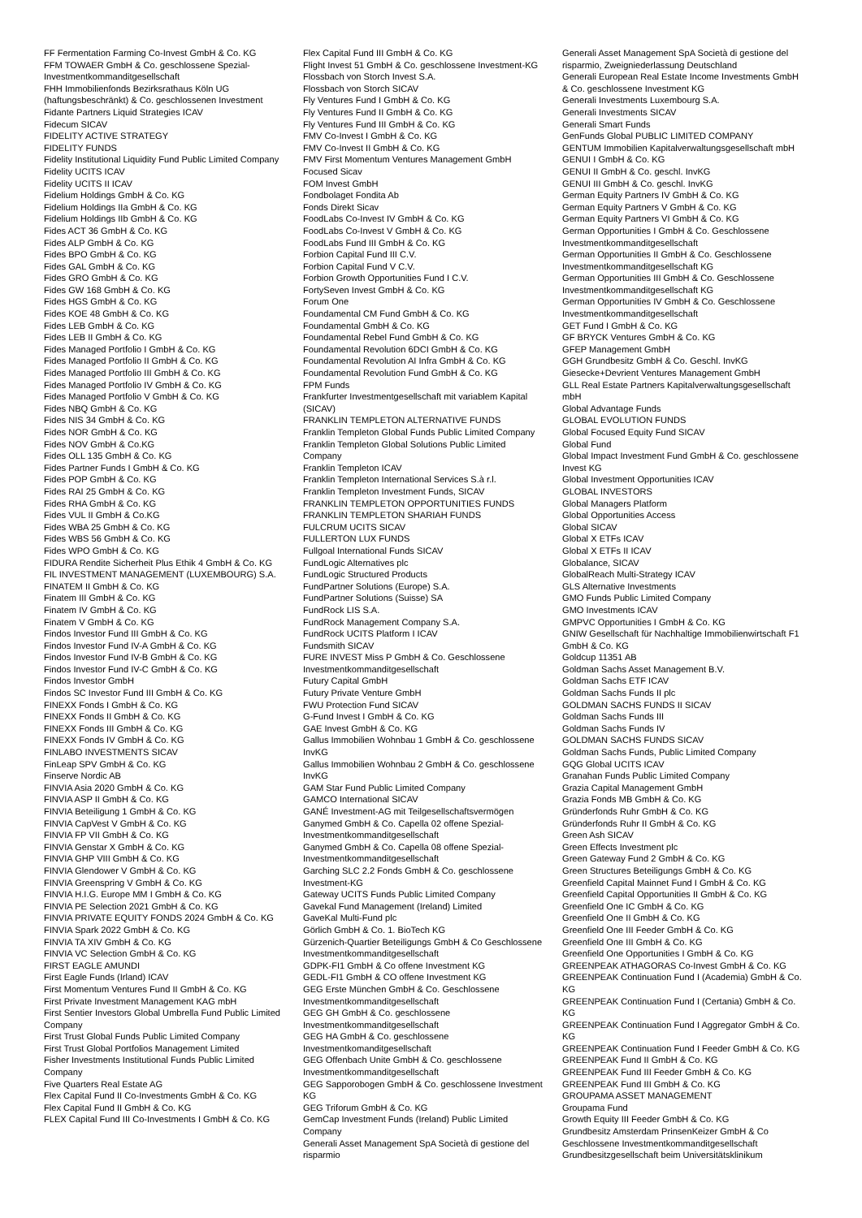FF Fermentation Farming Co-Invest GmbH & Co. KG
FFM TOWAER GmbH & Co. geschlossene Spezial-Investmentkommanditgesellschaft
FHH Immobilienfonds Bezirksrathaus Köln UG (haftungsbeschränkt) & Co. geschlossenen Investment
Fidante Partners Liquid Strategies ICAV
Fidecum SICAV
FIDELITY ACTIVE STRATEGY
FIDELITY FUNDS
Fidelity Institutional Liquidity Fund Public Limited Company
Fidelity UCITS ICAV
Fidelity UCITS II ICAV
Fidelium Holdings GmbH & Co. KG
Fidelium Holdings IIa GmbH & Co. KG
Fidelium Holdings IIb GmbH & Co. KG
Fides ACT 36 GmbH & Co. KG
Fides ALP GmbH & Co. KG
Fides BPO GmbH & Co. KG
Fides GAL GmbH & Co. KG
Fides GRO GmbH & Co. KG
Fides GW 168 GmbH & Co. KG
Fides HGS GmbH & Co. KG
Fides KOE 48 GmbH & Co. KG
Fides LEB GmbH & Co. KG
Fides LEB II GmbH & Co. KG
Fides Managed Portfolio I GmbH & Co. KG
Fides Managed Portfolio II GmbH & Co. KG
Fides Managed Portfolio III GmbH & Co. KG
Fides Managed Portfolio IV GmbH & Co. KG
Fides Managed Portfolio V GmbH & Co. KG
Fides NBQ GmbH & Co. KG
Fides NIS 34 GmbH & Co. KG
Fides NOR GmbH & Co. KG
Fides NOV GmbH & Co.KG
Fides OLL 135 GmbH & Co. KG
Fides Partner Funds I GmbH & Co. KG
Fides POP GmbH & Co. KG
Fides RAI 25 GmbH & Co. KG
Fides RHA GmbH & Co. KG
Fides VUL II GmbH & Co.KG
Fides WBA 25 GmbH & Co. KG
Fides WBS 56 GmbH & Co. KG
Fides WPO GmbH & Co. KG
FIDURA Rendite Sicherheit Plus Ethik 4 GmbH & Co. KG
FIL INVESTMENT MANAGEMENT (LUXEMBOURG) S.A.
FINATEM II GmbH & Co. KG
Finatem III GmbH & Co. KG
Finatem IV GmbH & Co. KG
Finatem V GmbH & Co. KG
Findos Investor Fund III GmbH & Co. KG
Findos Investor Fund IV-A GmbH & Co. KG
Findos Investor Fund IV-B GmbH & Co. KG
Findos Investor Fund IV-C GmbH & Co. KG
Findos Investor GmbH
Findos SC Investor Fund III GmbH & Co. KG
FINEXX Fonds I GmbH & Co. KG
FINEXX Fonds II GmbH & Co. KG
FINEXX Fonds III GmbH & Co. KG
FINEXX Fonds IV GmbH & Co. KG
FINLABO INVESTMENTS SICAV
FinLeap SPV GmbH & Co. KG
Finserve Nordic AB
FINVIA Asia 2020 GmbH & Co. KG
FINVIA ASP II GmbH & Co. KG
FINVIA Beteiligung 1 GmbH & Co. KG
FINVIA CapVest V GmbH & Co. KG
FINVIA FP VII GmbH & Co. KG
FINVIA Genstar X GmbH & Co. KG
FINVIA GHP VIII GmbH & Co. KG
FINVIA Glendower V GmbH & Co. KG
FINVIA Greenspring V GmbH & Co. KG
FINVIA H.I.G. Europe MM I GmbH & Co. KG
FINVIA PE Selection 2021 GmbH & Co. KG
FINVIA PRIVATE EQUITY FONDS 2024 GmbH & Co. KG
FINVIA Spark 2022 GmbH & Co. KG
FINVIA TA XIV GmbH & Co. KG
FINVIA VC Selection GmbH & Co. KG
FIRST EAGLE AMUNDI
First Eagle Funds (Irland) ICAV
First Momentum Ventures Fund II GmbH & Co. KG
First Private Investment Management KAG mbH
First Sentier Investors Global Umbrella Fund Public Limited Company
First Trust Global Funds Public Limited Company
First Trust Global Portfolios Management Limited
Fisher Investments Institutional Funds Public Limited Company
Five Quarters Real Estate AG
Flex Capital Fund II Co-Investments GmbH & Co. KG
Flex Capital Fund II GmbH & Co. KG
FLEX Capital Fund III Co-Investments I GmbH & Co. KG
Flex Capital Fund III GmbH & Co. KG
Flight Invest 51 GmbH & Co. geschlossene Investment-KG
Flossbach von Storch Invest S.A.
Flossbach von Storch SICAV
Fly Ventures Fund I GmbH & Co. KG
Fly Ventures Fund II GmbH & Co. KG
Fly Ventures Fund III GmbH & Co. KG
FMV Co-Invest I GmbH & Co. KG
FMV Co-Invest II GmbH & Co. KG
FMV First Momentum Ventures Management GmbH
Focused Sicav
FOM Invest GmbH
Fondbolaget Fondita Ab
Fonds Direkt Sicav
FoodLabs Co-Invest IV GmbH & Co. KG
FoodLabs Co-Invest V GmbH & Co. KG
FoodLabs Fund III GmbH & Co. KG
Forbion Capital Fund III C.V.
Forbion Capital Fund V C.V.
Forbion Growth Opportunities Fund I C.V.
FortySeven Invest GmbH & Co. KG
Forum One
Foundamental CM Fund GmbH & Co. KG
Foundamental GmbH & Co. KG
Foundamental Rebel Fund GmbH & Co. KG
Foundamental Revolution 6DCI GmbH & Co. KG
Foundamental Revolution AI Infra GmbH & Co. KG
Foundamental Revolution Fund GmbH & Co. KG
FPM Funds
Frankfurter Investmentgesellschaft mit variablem Kapital (SICAV)
FRANKLIN TEMPLETON ALTERNATIVE FUNDS
Franklin Templeton Global Funds Public Limited Company
Franklin Templeton Global Solutions Public Limited Company
Franklin Templeton ICAV
Franklin Templeton International Services S.à r.l.
Franklin Templeton Investment Funds, SICAV
FRANKLIN TEMPLETON OPPORTUNITIES FUNDS
FRANKLIN TEMPLETON SHARIAH FUNDS
FULCRUM UCITS SICAV
FULLERTON LUX FUNDS
Fullgoal International Funds SICAV
FundLogic Alternatives plc
FundLogic Structured Products
FundPartner Solutions (Europe) S.A.
FundPartner Solutions (Suisse) SA
FundRock LIS S.A.
FundRock Management Company S.A.
FundRock UCITS Platform I ICAV
Fundsmith SICAV
FURE INVEST Miss P GmbH & Co. Geschlossene Investmentkommanditgesellschaft
Futury Capital GmbH
Futury Private Venture GmbH
FWU Protection Fund SICAV
G-Fund Invest I GmbH & Co. KG
GAE Invest GmbH & Co. KG
Gallus Immobilien Wohnbau 1 GmbH & Co. geschlossene InvKG
Gallus Immobilien Wohnbau 2 GmbH & Co. geschlossene InvKG
GAM Star Fund Public Limited Company
GAMCO International SICAV
GANÉ Investment-AG mit Teilgesellschaftsvermögen
Ganymed GmbH & Co. Capella 02 offene Spezial-Investmentkommanditgesellschaft
Ganymed GmbH & Co. Capella 08 offene Spezial-Investmentkommanditgesellschaft
Garching SLC 2.2 Fonds GmbH & Co. geschlossene Investment-KG
Gateway UCITS Funds Public Limited Company
Gavekal Fund Management (Ireland) Limited
GaveKal Multi-Fund plc
Görlich GmbH & Co. 1. BioTech KG
Gürzenich-Quartier Beteiligungs GmbH & Co Geschlossene Investmentkommanditgesellschaft
GDPK-FI1 GmbH & Co offene Investment KG
GEDL-FI1 GmbH & CO offene Investment KG
GEG Erste München GmbH & Co. Geschlossene Investmentkommanditgesellschaft
GEG GH GmbH & Co. geschlossene Investmentkommanditgesellschaft
GEG HA GmbH & Co. geschlossene Investmentkomanditgesellschaft
GEG Offenbach Unite GmbH & Co. geschlossene Investmentkommanditgesellschaft
GEG Sapporobogen GmbH & Co. geschlossene Investment KG
GEG Triforum GmbH & Co. KG
GemCap Investment Funds (Ireland) Public Limited Company
Generali Asset Management SpA Società di gestione del risparmio
Generali Asset Management SpA Società di gestione del risparmio, Zweigniederlassung Deutschland
Generali European Real Estate Income Investments GmbH & Co. geschlossene Investment KG
Generali Investments Luxembourg S.A.
Generali Investments SICAV
Generali Smart Funds
GenFunds Global PUBLIC LIMITED COMPANY
GENTUM Immobilien Kapitalverwaltungsgesellschaft mbH
GENUI I GmbH & Co. KG
GENUI II GmbH & Co. geschl. InvKG
GENUI III GmbH & Co. geschl. InvKG
German Equity Partners IV GmbH & Co. KG
German Equity Partners V GmbH & Co. KG
German Equity Partners VI GmbH & Co. KG
German Opportunities I GmbH & Co. Geschlossene Investmentkommanditgesellschaft
German Opportunities II GmbH & Co. Geschlossene Investmentkommanditgesellschaft KG
German Opportunities III GmbH & Co. Geschlossene Investmentkommanditgesellschaft KG
German Opportunities IV GmbH & Co. Geschlossene Investmentkommanditgesellschaft
GET Fund I GmbH & Co. KG
GF BRYCK Ventures GmbH & Co. KG
GFEP Management GmbH
GGH Grundbesitz GmbH & Co. Geschl. InvKG
Giesecke+Devrient Ventures Management GmbH
GLL Real Estate Partners Kapitalverwaltungsgesellschaft mbH
Global Advantage Funds
GLOBAL EVOLUTION FUNDS
Global Focused Equity Fund SICAV
Global Fund
Global Impact Investment Fund GmbH & Co. geschlossene Invest KG
Global Investment Opportunities ICAV
GLOBAL INVESTORS
Global Managers Platform
Global Opportunities Access
Global SICAV
Global X ETFs ICAV
Global X ETFs II ICAV
Globalance, SICAV
GlobalReach Multi-Strategy ICAV
GLS Alternative Investments
GMO Funds Public Limited Company
GMO Investments ICAV
GMPVC Opportunities I GmbH & Co. KG
GNIW Gesellschaft für Nachhaltige Immobilienwirtschaft F1 GmbH & Co. KG
Goldcup 11351 AB
Goldman Sachs Asset Management B.V.
Goldman Sachs ETF ICAV
Goldman Sachs Funds II plc
GOLDMAN SACHS FUNDS II SICAV
Goldman Sachs Funds III
Goldman Sachs Funds IV
GOLDMAN SACHS FUNDS SICAV
Goldman Sachs Funds, Public Limited Company
GQG Global UCITS ICAV
Granahan Funds Public Limited Company
Grazia Capital Management GmbH
Grazia Fonds MB GmbH & Co. KG
Gründerfonds Ruhr GmbH & Co. KG
Gründerfonds Ruhr II GmbH & Co. KG
Green Ash SICAV
Green Effects Investment plc
Green Gateway Fund 2 GmbH & Co. KG
Green Structures Beteiligungs GmbH & Co. KG
Greenfield Capital Mainnet Fund I GmbH & Co. KG
Greenfield Capital Opportunities II GmbH & Co. KG
Greenfield One IC GmbH & Co. KG
Greenfield One II GmbH & Co. KG
Greenfield One III Feeder GmbH & Co. KG
Greenfield One III GmbH & Co. KG
Greenfield One Opportunities I GmbH & Co. KG
GREENPEAK ATHAGORAS Co-Invest GmbH & Co. KG
GREENPEAK Continuation Fund I (Academia) GmbH & Co. KG
GREENPEAK Continuation Fund I (Certania) GmbH & Co. KG
GREENPEAK Continuation Fund I Aggregator GmbH & Co. KG
GREENPEAK Continuation Fund I Feeder GmbH & Co. KG
GREENPEAK Fund II GmbH & Co. KG
GREENPEAK Fund III Feeder GmbH & Co. KG
GREENPEAK Fund III GmbH & Co. KG
GROUPAMA ASSET MANAGEMENT
Groupama Fund
Growth Equity III Feeder GmbH & Co. KG
Grundbesitz Amsterdam PrinsenKeizer GmbH & Co Geschlossene Investmentkommanditgesellschaft
Grundbesitzgesellschaft beim Universitätsklinikum